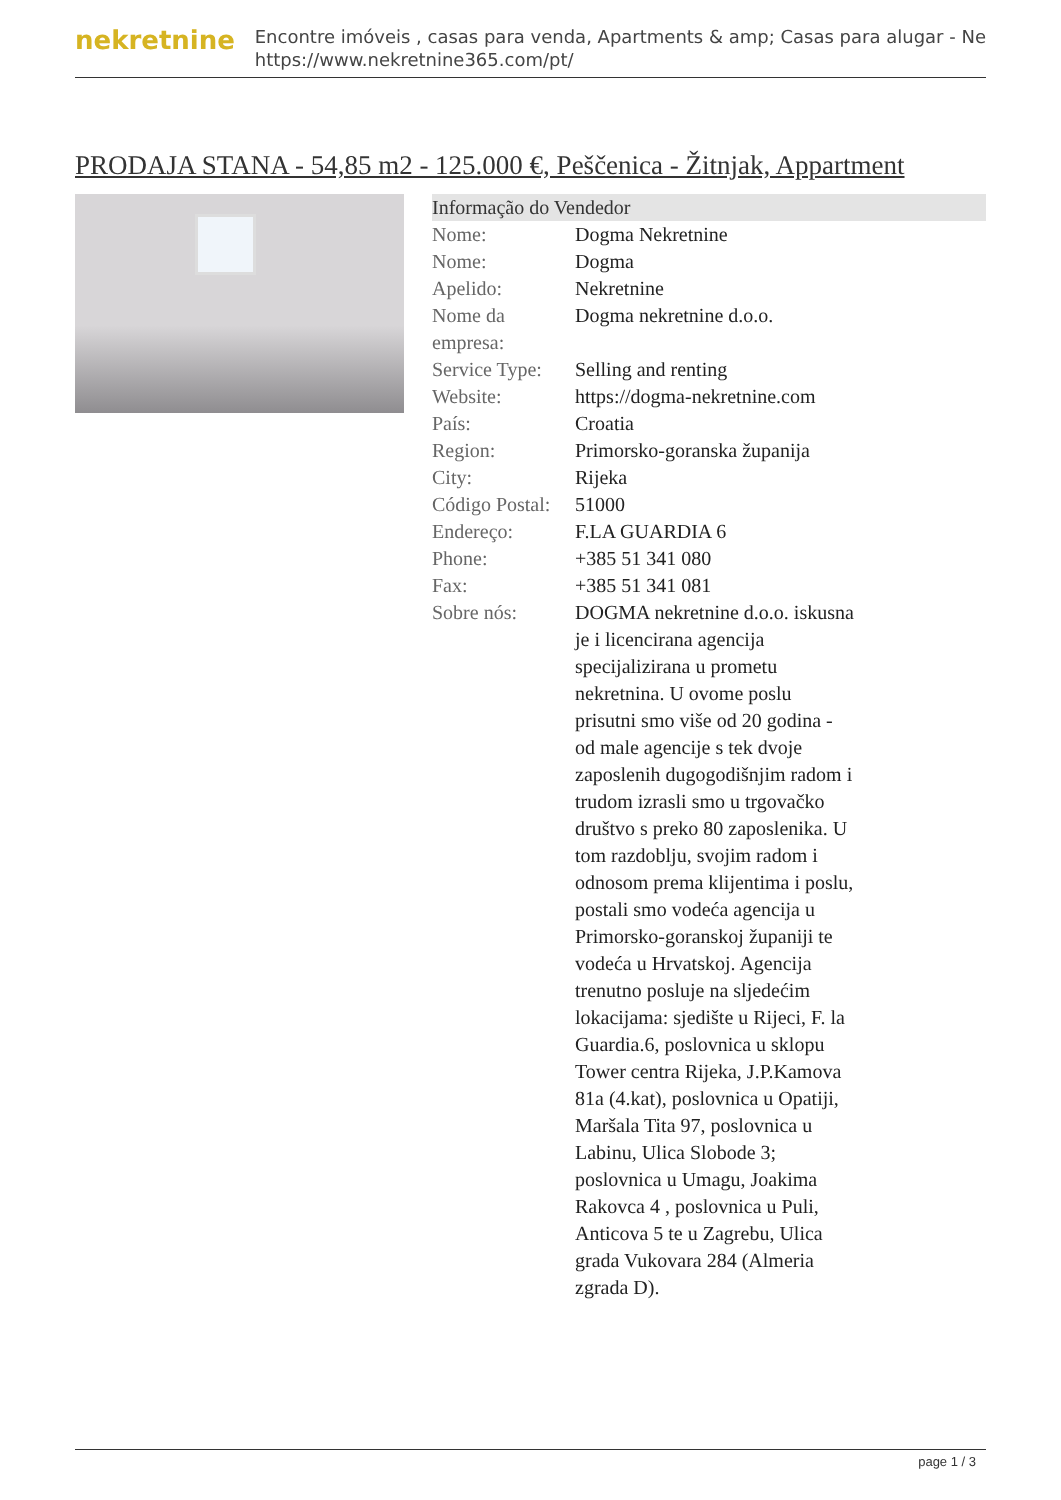nekretnine
Encontre imóveis , casas para venda, Apartments & amp; Casas para alugar - Ne
https://www.nekretnine365.com/pt/
PRODAJA STANA - 54,85 m2 - 125.000 €, Peščenica - Žitnjak, Appartment
Informação do Vendedor
| Nome: | Dogma Nekretnine |
| Nome: | Dogma |
| Apelido: | Nekretnine |
| Nome da empresa: | Dogma nekretnine d.o.o. |
| Service Type: | Selling and renting |
| Website: | https://dogma-nekretnine.com |
| País: | Croatia |
| Region: | Primorsko-goranska županija |
| City: | Rijeka |
| Código Postal: | 51000 |
| Endereço: | F.LA GUARDIA 6 |
| Phone: | +385 51 341 080 |
| Fax: | +385 51 341 081 |
| Sobre nós: | DOGMA nekretnine d.o.o. iskusna je i licencirana agencija specijalizirana u prometu nekretnina. U ovome poslu prisutni smo više od 20 godina - od male agencije s tek dvoje zaposlenih dugogodišnjim radom i trudom izrasli smo u trgovačko društvo s preko 80 zaposlenika. U tom razdoblju, svojim radom i odnosom prema klijentima i poslu, postali smo vodeća agencija u Primorsko-goranskoj županiji te vodeća u Hrvatskoj. Agencija trenutno posluje na sljedećim lokacijama: sjedište u Rijeci, F. la Guardia.6, poslovnica u sklopu Tower centra Rijeka, J.P.Kamova 81a (4.kat), poslovnica u Opatiji, Maršala Tita 97, poslovnica u Labinu, Ulica Slobode 3; poslovnica u Umagu, Joakima Rakovca 4 , poslovnica u Puli, Anticova 5 te u Zagrebu, Ulica grada Vukovara 284 (Almeria zgrada D). |
page 1 / 3